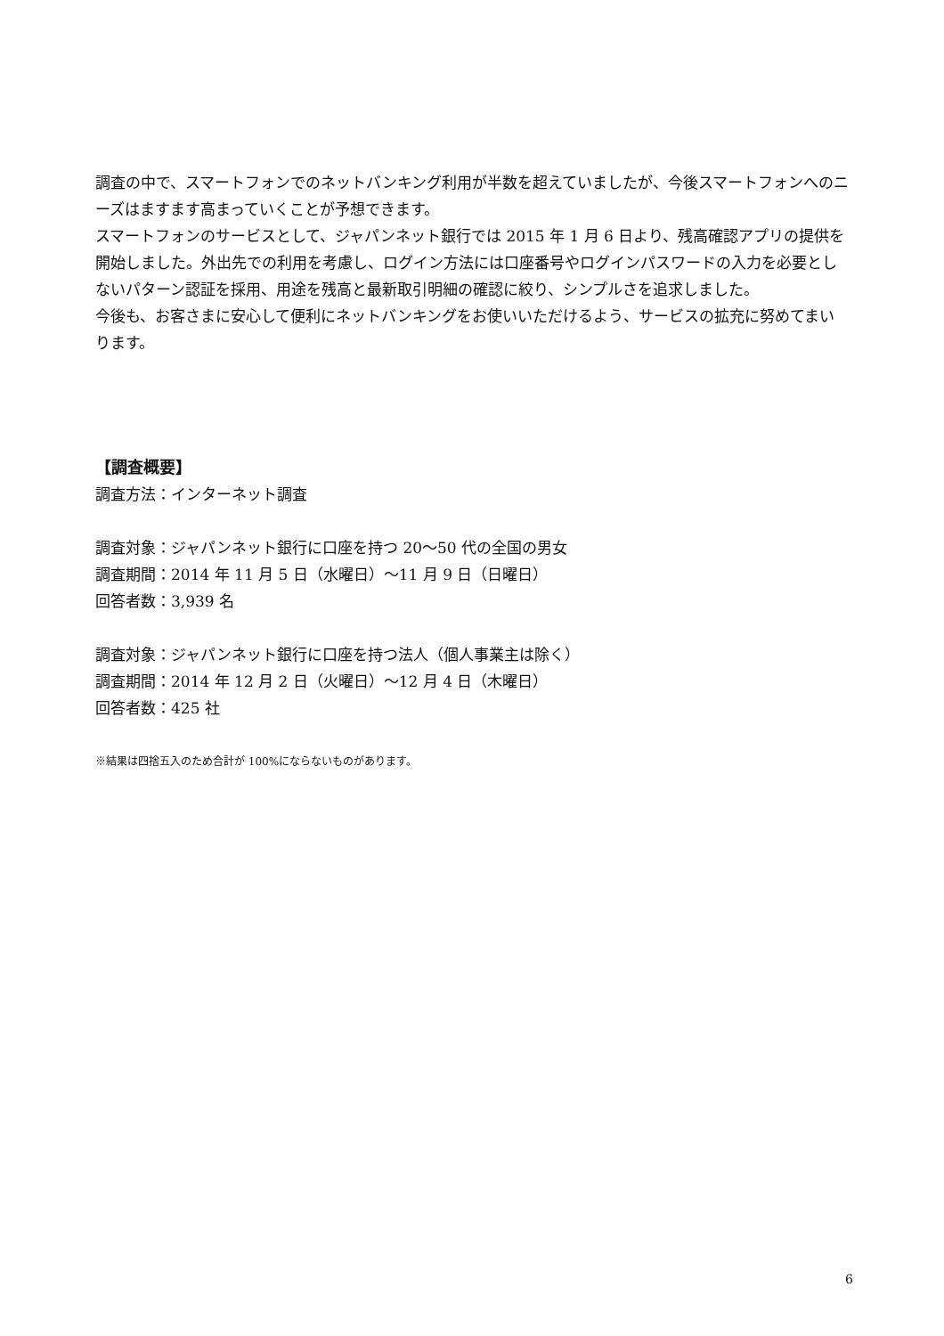調査の中で、スマートフォンでのネットバンキング利用が半数を超えていましたが、今後スマートフォンへのニーズはますます高まっていくことが予想できます。
スマートフォンのサービスとして、ジャパンネット銀行では 2015 年 1 月 6 日より、残高確認アプリの提供を開始しました。外出先での利用を考慮し、ログイン方法には口座番号やログインパスワードの入力を必要としないパターン認証を採用、用途を残高と最新取引明細の確認に絞り、シンプルさを追求しました。
今後も、お客さまに安心して便利にネットバンキングをお使いいただけるよう、サービスの拡充に努めてまいります。
【調査概要】
調査方法：インターネット調査
調査対象：ジャパンネット銀行に口座を持つ 20～50 代の全国の男女
調査期間：2014 年 11 月 5 日（水曜日）～11 月 9 日（日曜日）
回答者数：3,939 名
調査対象：ジャパンネット銀行に口座を持つ法人（個人事業主は除く）
調査期間：2014 年 12 月 2 日（火曜日）～12 月 4 日（木曜日）
回答者数：425 社
※結果は四捨五入のため合計が 100%にならないものがあります。
6